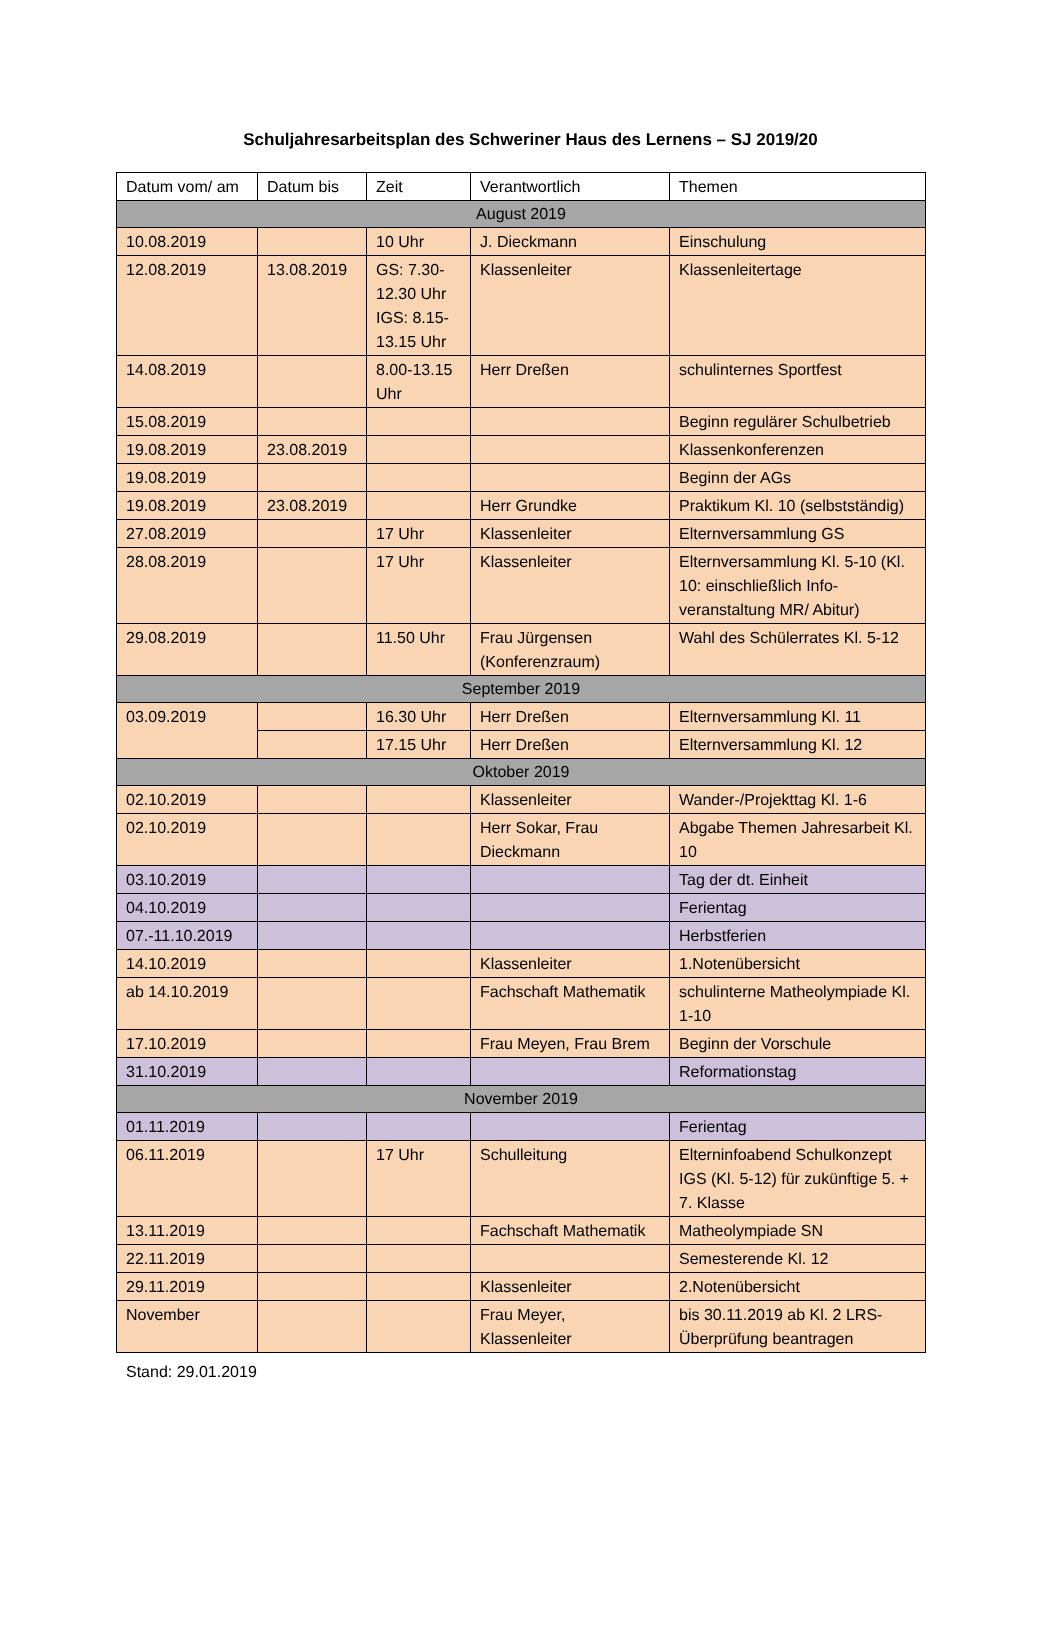Schuljahresarbeitsplan des Schweriner Haus des Lernens – SJ 2019/20
| Datum vom/ am | Datum bis | Zeit | Verantwortlich | Themen |
| --- | --- | --- | --- | --- |
| August 2019 | | | | |
| 10.08.2019 | | 10 Uhr | J. Dieckmann | Einschulung |
| 12.08.2019 | 13.08.2019 | GS: 7.30-12.30 Uhr IGS: 8.15-13.15 Uhr | Klassenleiter | Klassenleitertage |
| 14.08.2019 | | 8.00-13.15 Uhr | Herr Dreßen | schulinternes Sportfest |
| 15.08.2019 | | | | Beginn regulärer Schulbetrieb |
| 19.08.2019 | 23.08.2019 | | | Klassenkonferenzen |
| 19.08.2019 | | | | Beginn der AGs |
| 19.08.2019 | 23.08.2019 | | Herr Grundke | Praktikum Kl. 10 (selbstständig) |
| 27.08.2019 | | 17 Uhr | Klassenleiter | Elternversammlung GS |
| 28.08.2019 | | 17 Uhr | Klassenleiter | Elternversammlung Kl. 5-10 (Kl. 10: einschließlich Info-veranstaltung MR/ Abitur) |
| 29.08.2019 | | 11.50 Uhr | Frau Jürgensen (Konferenzraum) | Wahl des Schülerrates Kl. 5-12 |
| September 2019 | | | | |
| 03.09.2019 | | 16.30 Uhr | Herr Dreßen | Elternversammlung Kl. 11 |
| | | 17.15 Uhr | Herr Dreßen | Elternversammlung Kl. 12 |
| Oktober 2019 | | | | |
| 02.10.2019 | | | Klassenleiter | Wander-/Projekttag Kl. 1-6 |
| 02.10.2019 | | | Herr Sokar, Frau Dieckmann | Abgabe Themen Jahresarbeit Kl. 10 |
| 03.10.2019 | | | | Tag der dt. Einheit |
| 04.10.2019 | | | | Ferientag |
| 07.-11.10.2019 | | | | Herbstferien |
| 14.10.2019 | | | Klassenleiter | 1.Notenübersicht |
| ab 14.10.2019 | | | Fachschaft Mathematik | schulinterne Matheolympiade Kl. 1-10 |
| 17.10.2019 | | | Frau Meyen, Frau Brem | Beginn der Vorschule |
| 31.10.2019 | | | | Reformationstag |
| November 2019 | | | | |
| 01.11.2019 | | | | Ferientag |
| 06.11.2019 | | 17 Uhr | Schulleitung | Elterninfoabend Schulkonzept IGS (Kl. 5-12) für zukünftige 5. + 7. Klasse |
| 13.11.2019 | | | Fachschaft Mathematik | Matheolympiade SN |
| 22.11.2019 | | | | Semesterende Kl. 12 |
| 29.11.2019 | | | Klassenleiter | 2.Notenübersicht |
| November | | | Frau Meyer, Klassenleiter | bis 30.11.2019 ab Kl. 2 LRS-Überprüfung beantragen |
Stand: 29.01.2019